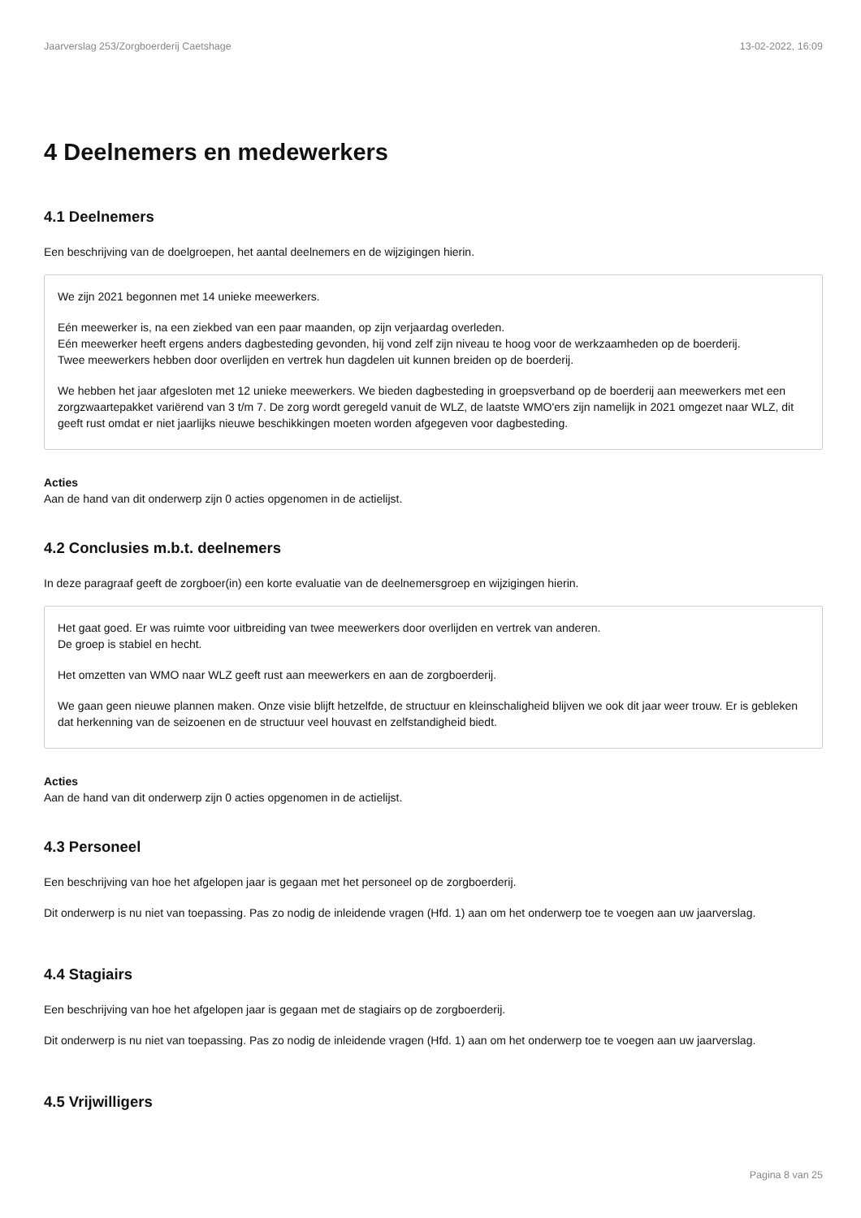Jaarverslag 253/Zorgboerderij Caetshage 13-02-2022, 16:09
4 Deelnemers en medewerkers
4.1 Deelnemers
Een beschrijving van de doelgroepen, het aantal deelnemers en de wijzigingen hierin.
We zijn 2021 begonnen met 14 unieke meewerkers.
Eén meewerker is, na een ziekbed van een paar maanden, op zijn verjaardag overleden.
Eén meewerker heeft ergens anders dagbesteding gevonden, hij vond zelf zijn niveau te hoog voor de werkzaamheden op de boerderij.
Twee meewerkers hebben door overlijden en vertrek hun dagdelen uit kunnen breiden op de boerderij.
We hebben het jaar afgesloten met 12 unieke meewerkers. We bieden dagbesteding in groepsverband op de boerderij aan meewerkers met een zorgzwaartepakket variërend van 3 t/m 7. De zorg wordt geregeld vanuit de WLZ, de laatste WMO'ers zijn namelijk in 2021 omgezet naar WLZ, dit geeft rust omdat er niet jaarlijks nieuwe beschikkingen moeten worden afgegeven voor dagbesteding.
Acties
Aan de hand van dit onderwerp zijn 0 acties opgenomen in de actielijst.
4.2 Conclusies m.b.t. deelnemers
In deze paragraaf geeft de zorgboer(in) een korte evaluatie van de deelnemersgroep en wijzigingen hierin.
Het gaat goed. Er was ruimte voor uitbreiding van twee meewerkers door overlijden en vertrek van anderen.
De groep is stabiel en hecht.
Het omzetten van WMO naar WLZ geeft rust aan meewerkers en aan de zorgboerderij.
We gaan geen nieuwe plannen maken. Onze visie blijft hetzelfde, de structuur en kleinschaligheid blijven we ook dit jaar weer trouw. Er is gebleken dat herkenning van de seizoenen en de structuur veel houvast en zelfstandigheid biedt.
Acties
Aan de hand van dit onderwerp zijn 0 acties opgenomen in de actielijst.
4.3 Personeel
Een beschrijving van hoe het afgelopen jaar is gegaan met het personeel op de zorgboerderij.
Dit onderwerp is nu niet van toepassing. Pas zo nodig de inleidende vragen (Hfd. 1) aan om het onderwerp toe te voegen aan uw jaarverslag.
4.4 Stagiairs
Een beschrijving van hoe het afgelopen jaar is gegaan met de stagiairs op de zorgboerderij.
Dit onderwerp is nu niet van toepassing. Pas zo nodig de inleidende vragen (Hfd. 1) aan om het onderwerp toe te voegen aan uw jaarverslag.
4.5 Vrijwilligers
Pagina 8 van 25